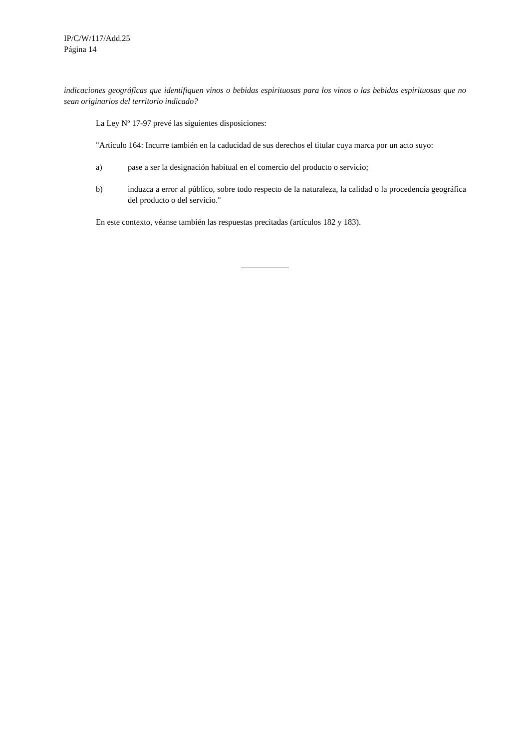IP/C/W/117/Add.25
Página 14
indicaciones geográficas que identifiquen vinos o bebidas espirituosas para los vinos o las bebidas espirituosas que no sean originarios del territorio indicado?
La Ley Nº 17-97 prevé las siguientes disposiciones:
"Artículo 164: Incurre también en la caducidad de sus derechos el titular cuya marca por un acto suyo:
a) pase a ser la designación habitual en el comercio del producto o servicio;
b) induzca a error al público, sobre todo respecto de la naturaleza, la calidad o la procedencia geográfica del producto o del servicio."
En este contexto, véanse también las respuestas precitadas (artículos 182 y 183).